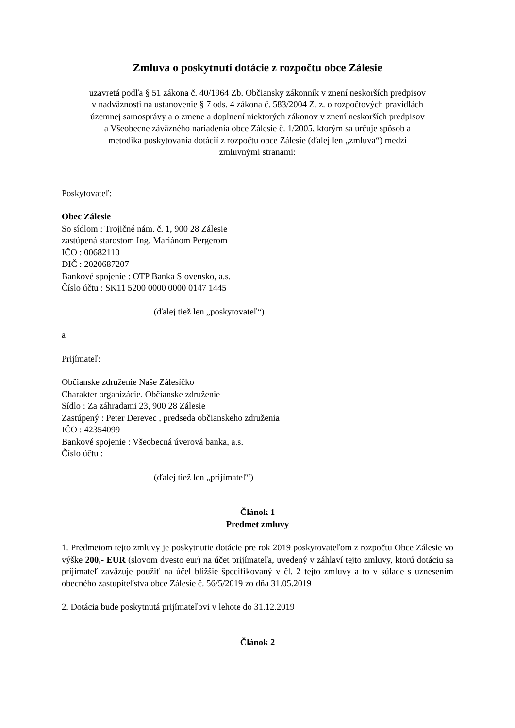Zmluva o poskytnutí dotácie z rozpočtu obce Zálesie
uzavretá podľa § 51 zákona č. 40/1964 Zb. Občiansky zákonník v znení neskorších predpisov
v nadväznosti na ustanovenie § 7 ods. 4 zákona č. 583/2004 Z. z. o rozpočtových pravidlách
územnej samosprávy a o zmene a doplnení niektorých zákonov v znení neskorších predpisov
a Všeobecne záväzného nariadenia obce Zálesie č. 1/2005, ktorým sa určuje spôsob a
metodika poskytovania dotácií z rozpočtu obce Zálesie (ďalej len „zmluva“) medzi
zmluvnými stranami:
Poskytovateľ:
Obec Zálesie
So sídlom : Trojičné nám. č. 1, 900 28 Zálesie
zastúpená starostom Ing. Mariánom Pergerom
IČO : 00682110
DIČ : 2020687207
Bankové spojenie : OTP Banka Slovensko, a.s.
Číslo účtu : SK11 5200 0000 0000 0147 1445
(ďalej tiež len „poskytovateľ“)
a
Prijímateľ:
Občianske združenie Naše Zálesíčko
Charakter organizácie. Občianske združenie
Sídlo : Za záhradami 23, 900 28 Zálesie
Zastúpený : Peter Derevec , predseda občianskeho združenia
IČO : 42354099
Bankové spojenie : Všeobecná úverová banka, a.s.
Číslo účtu :
(ďalej tiež len „prijímateľ“)
Článok 1
Predmet zmluvy
1. Predmetom tejto zmluvy je poskytnutie dotácie pre rok 2019 poskytovateľom z rozpočtu Obce Zálesie vo výške 200,- EUR (slovom dvesto eur) na účet prijímateľa, uvedený v záhlaví tejto zmluvy, ktorú dotáciu sa prijímateľ zaväzuje použiť na účel bližšie špecifikovaný v čl. 2 tejto zmluvy a to v súlade s uznesením obecného zastupiteľstva obce Zálesie č. 56/5/2019 zo dňa 31.05.2019
2. Dotácia bude poskytnutá prijímateľovi v lehote do 31.12.2019
Článok 2